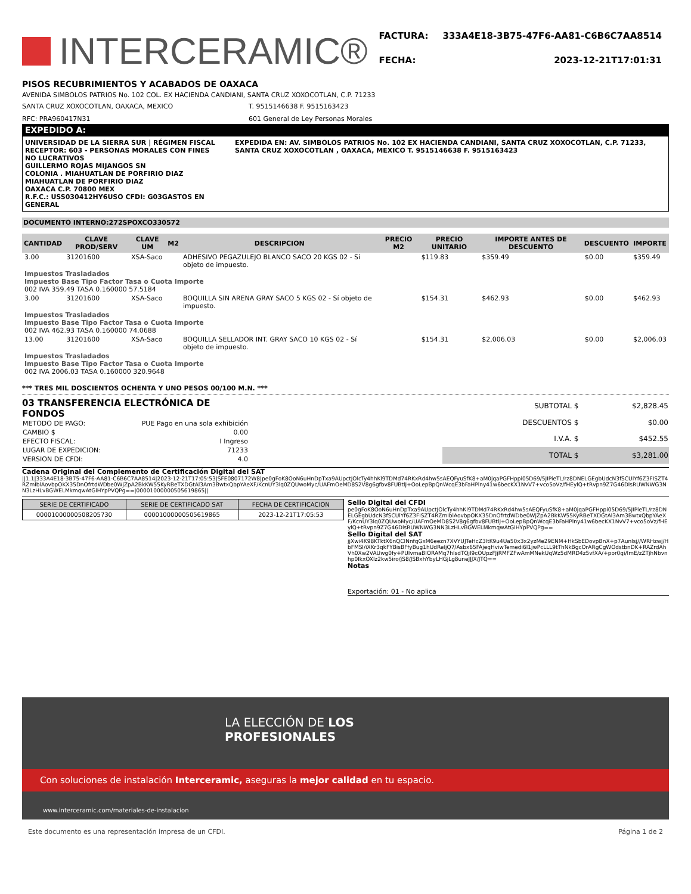INTERCERAMIC®
| FACTURA: | 333A4E18-3B75-47F6-AA81-C6B6C7AA8514 |
| FECHA: | 2023-12-21T17:01:31 |
PISOS RECUBRIMIENTOS Y ACABADOS DE OAXACA
AVENIDA SIMBOLOS PATRIOS No. 102 COL. EX HACIENDA CANDIANI, SANTA CRUZ XOXOCOTLAN, C.P. 71233
SANTA CRUZ XOXOCOTLAN, OAXACA, MEXICO T. 9515146638 F. 9515163423
RFC: PRA960417N31 601 General de Ley Personas Morales
EXPEDIDO A:
UNIVERSIDAD DE LA SIERRA SUR | RÉGIMEN FISCAL RECEPTOR: 603 - PERSONAS MORALES CON FINES NO LUCRATIVOS
GUILLERMO ROJAS MIJANGOS SN
COLONIA . MIAHUATLAN DE PORFIRIO DIAZ
MIAHUATLAN DE PORFIRIO DIAZ
OAXACA C.P. 70800 MEX
R.F.C.: USS030412HY6USO CFDI: G03GASTOS EN GENERAL
EXPEDIDA EN: AV. SIMBOLOS PATRIOS No. 102 EX HACIENDA CANDIANI, SANTA CRUZ XOXOCOTLAN, C.P. 71233, SANTA CRUZ XOXOCOTLAN , OAXACA, MEXICO T. 9515146638 F. 9515163423
DOCUMENTO INTERNO:272SPOXCO330572
| CANTIDAD | CLAVE PROD/SERV | CLAVE UM | M2 | DESCRIPCION | PRECIO M2 | PRECIO UNITARIO | IMPORTE ANTES DE DESCUENTO | DESCUENTO | IMPORTE |
| --- | --- | --- | --- | --- | --- | --- | --- | --- | --- |
| 3.00 | 31201600 | XSA-Saco | | ADHESIVO PEGAZULEJO BLANCO SACO 20 KGS 02 - Sí objeto de impuesto. | | $119.83 | $359.49 | $0.00 | $359.49 |
| Impuestos Trasladados Impuesto Base Tipo Factor Tasa o Cuota Importe 002 IVA 359.49 TASA 0.160000 57.5184 | | | | | | | | | |
| 3.00 | 31201600 | XSA-Saco | | BOQUILLA SIN ARENA GRAY SACO 5 KGS 02 - Sí objeto de impuesto. | | $154.31 | $462.93 | $0.00 | $462.93 |
| Impuestos Trasladados Impuesto Base Tipo Factor Tasa o Cuota Importe 002 IVA 462.93 TASA 0.160000 74.0688 | | | | | | | | | |
| 13.00 | 31201600 | XSA-Saco | | BOQUILLA SELLADOR INT. GRAY SACO 10 KGS 02 - Sí objeto de impuesto. | | $154.31 | $2,006.03 | $0.00 | $2,006.03 |
| Impuestos Trasladados Impuesto Base Tipo Factor Tasa o Cuota Importe 002 IVA 2006.03 TASA 0.160000 320.9648 | | | | | | | | | |
*** TRES MIL DOSCIENTOS OCHENTA Y UNO PESOS 00/100 M.N. ***
03 TRANSFERENCIA ELECTRÓNICA DE FONDOS
| METODO DE PAGO: | PUE Pago en una sola exhibición |
| CAMBIO $ | 0.00 |
| EFECTO FISCAL: | I Ingreso |
| LUGAR DE EXPEDICION: | 71233 |
| VERSION DE CFDI: | 4.0 |
| SUBTOTAL $ | $2,828.45 |
| DESCUENTOS $ | $0.00 |
| I.V.A. $ | $452.55 |
| TOTAL $ | $3,281.00 |
Cadena Original del Complemento de Certificación Digital del SAT
||1.1|333A4E18-3B75-47F6-AA81-C6B6C7AA8514|2023-12-21T17:05:53|SFE0807172W8|pe0gFoK8OoN6uHnDpTxa9AUpctJOlcTy4hhKl9TDMd74RKxRd4hw5sAEQFyuSfK8+aM0jqaPGFHppi05D69/5JIPieTL/rz8DNELGEgbUdcN3fSCUlYf6Z3FISZT4RZmIblAovbpOKX35DnOfrtdWDbe0WjZpA2BkKW55KyRBeTXDGtAl3Am3BwtxQbpYAeXF/KcnUY3lq0ZQUwoMyc/UAFmOeMD8S2V8g6gfbv8FUBtlJ+OoLepBpQnWcqE3bFaHPlny41w6becKX1NvV7+vco5oVz/fHEylQ+tRvpn9Z7G46DlsRUWNWG3NN3LzHLvBGWELMkmqwAtGiHYpPVQPg==|00001000000505619865||
| SERIE DE CERTIFICADO | SERIE DE CERTIFICADO SAT | FECHA DE CERTIFICACION |
| --- | --- | --- |
| 00001000000508205730 | 00001000000505619865 | 2023-12-21T17:05:53 |
Sello Digital del CFDI
pe0gFoK8OoN6uHnDpTxa9AUpctJOlcTy4hhKl9TDMd74RKxRd4hw5sAEQFyuSfK8+aM0jqaPGFHppi05D69/5JIPieTL/rz8DNELGEgbUdcN3fSCUlYf6Z3FISZT4RZmIblAovbpOKX35DnOfrtdWDbe0WjZpA2BkKW55KyRBeTXDGtAl3Am3BwtxQbpYAeXF/KcnUY3lq0ZQUwoMyc/UAFmOeMD8S2V8g6gfbv8FUBtlJ+OoLepBpQnWcqE3bFaHPlny41w6becKX1NvV7+vco5oVz/fHEylQ+tRvpn9Z7G46DlsRUWNWG3NN3LzHLvBGWELMkmqwAtGiHYpPVQPg==
Sello Digital del SAT
jjXwi4K98KTktX6nQCINnfqGxM6eezn7XVYUJTeHcZ3ltK9u4Ua50x3x2yzMe29ENM+HkSbEDovpBnX+p7AunIsj//WRHzwj/HbFMSI/iXKr3qkFYBisBFfyBug1hUdReIjQ7/Asbx65FAjeqHviwTemedi6l1jwPcLLL9tThNkBgcOrARgCgWOdstbnDK+RAZrdAhVh0Xw2VAUwg0fy+PUIvmaBIORAMq7hlsdTQjI9cOUpzFJjRMFZFwAmMNekUqWz5dMRD4z5vfXA/+por0qi/ImE/zZTjhNbvnhp0IkxOXlz2kw5iro/jS8/JSBxhYbyLHGjLg8uneJJJX/JTQ==
Notas
Exportación: 01 - No aplica
LA ELECCIÓN DE LOS PROFESIONALES
Con soluciones de instalación Interceramic, aseguras la mejor calidad en tu espacio.
www.interceramic.com/materiales-de-instalacion
Este documento es una representación impresa de un CFDI. Página 1 de 2